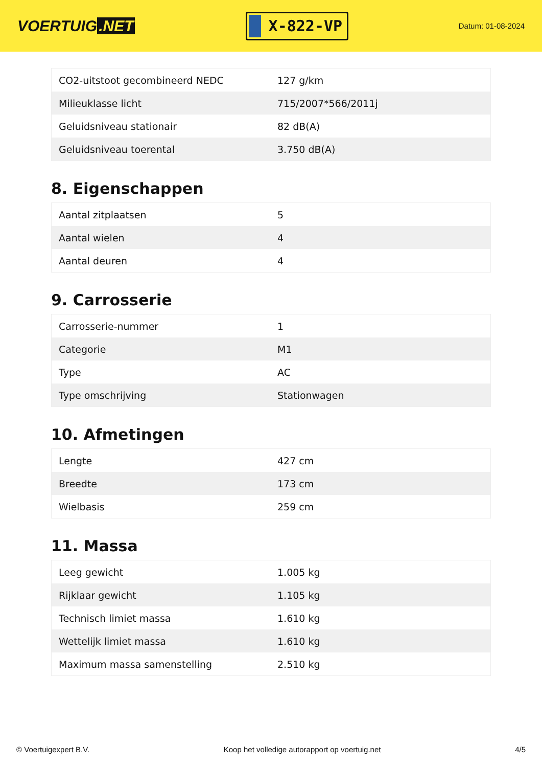VOERTUIG.NET
X-822-VP
Datum: 01-08-2024
| CO2-uitstoot gecombineerd NEDC | 127 g/km |
| Milieuklasse licht | 715/2007*566/2011j |
| Geluidsniveau stationair | 82 dB(A) |
| Geluidsniveau toerental | 3.750 dB(A) |
8. Eigenschappen
| Aantal zitplaatsen | 5 |
| Aantal wielen | 4 |
| Aantal deuren | 4 |
9. Carrosserie
| Carrosserie-nummer | 1 |
| Categorie | M1 |
| Type | AC |
| Type omschrijving | Stationwagen |
10. Afmetingen
| Lengte | 427 cm |
| Breedte | 173 cm |
| Wielbasis | 259 cm |
11. Massa
| Leeg gewicht | 1.005 kg |
| Rijklaar gewicht | 1.105 kg |
| Technisch limiet massa | 1.610 kg |
| Wettelijk limiet massa | 1.610 kg |
| Maximum massa samenstelling | 2.510 kg |
© Voertuigexpert B.V. Koop het volledige autorapport op voertuig.net 4/5